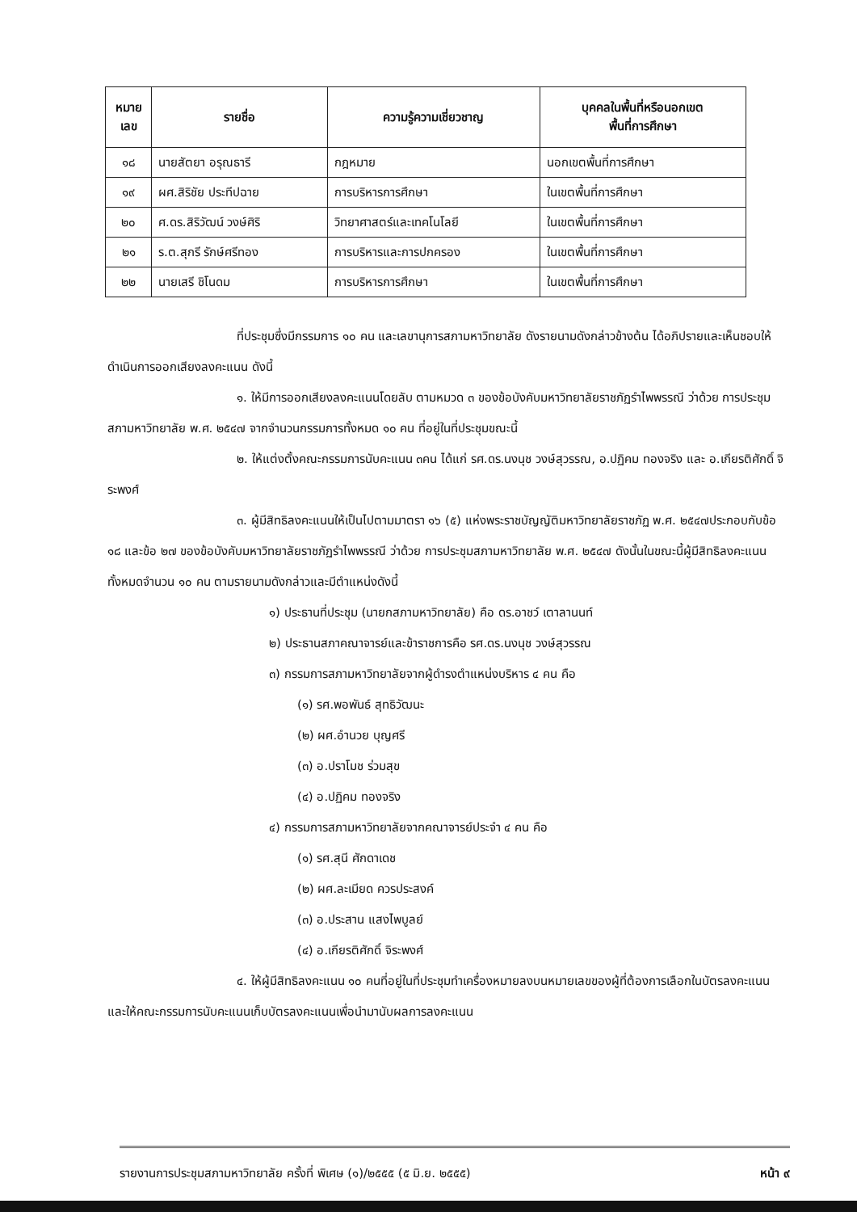| หมาย เลข | รายชื่อ | ความรู้ความเชี่ยวชาญ | บุคคลในพื้นที่หรือนอกเขต พื้นที่การศึกษา |
| --- | --- | --- | --- |
| ๑๘ | นายสัตยา อรุณธารี | กฎหมาย | นอกเขตพื้นที่การศึกษา |
| ๑๙ | ผศ.สิริชัย ประทีปฉาย | การบริหารการศึกษา | ในเขตพื้นที่การศึกษา |
| ๒๐ | ศ.ดร.สิริวัฒน์ วงษ์ศิริ | วิทยาศาสตร์และเทคโนโลยี | ในเขตพื้นที่การศึกษา |
| ๒๑ | ร.ต.สุกรี รักษ์ศรีทอง | การบริหารและการปกครอง | ในเขตพื้นที่การศึกษา |
| ๒๒ | นายเสรี ชิโนดม | การบริหารการศึกษา | ในเขตพื้นที่การศึกษา |
ที่ประชุมซึ่งมีกรรมการ ๑๐ คน และเลขานุการสภามหาวิทยาลัย ดังรายนามดังกล่าวข้างต้น ได้อภิปรายและเห็นชอบให้ดำเนินการออกเสียงลงคะแนน ดังนี้
๑. ให้มีการออกเสียงลงคะแนนโดยลับ ตามหมวด ๓ ของข้อบังคับมหาวิทยาลัยราชภัฏรำไพพรรณี ว่าด้วย การประชุมสภามหาวิทยาลัย พ.ศ. ๒๕๔๗ จากจำนวนกรรมการทั้งหมด ๑๐ คน ที่อยู่ในที่ประชุมขณะนี้
๒. ให้แต่งตั้งคณะกรรมการนับคะแนน ๓คน ได้แก่ รศ.ดร.นงนุช วงษ์สุวรรณ, อ.ปฏิคม ทองจริง และ อ.เกียรติศักดิ์ จิระพงศ์
๓. ผู้มีสิทธิลงคะแนนให้เป็นไปตามมาตรา ๑๖ (๕) แห่งพระราชบัญญัติมหาวิทยาลัยราชภัฏ พ.ศ. ๒๕๔๗ประกอบกับข้อ ๑๘ และข้อ ๒๗ ของข้อบังคับมหาวิทยาลัยราชภัฏรำไพพรรณี ว่าด้วย การประชุมสภามหาวิทยาลัย พ.ศ. ๒๕๔๗ ดังนั้นในขณะนี้ผู้มีสิทธิลงคะแนนทั้งหมดจำนวน ๑๐ คน ตามรายนามดังกล่าวและมีตำแหน่งดังนี้
๑) ประธานที่ประชุม (นายกสภามหาวิทยาลัย) คือ ดร.อาชว์ เตาลานนท์
๒) ประธานสภาคณาจารย์และข้าราชการคือ รศ.ดร.นงนุช วงษ์สุวรรณ
๓) กรรมการสภามหาวิทยาลัยจากผู้ดำรงตำแหน่งบริหาร ๔ คน คือ
(๑) รศ.พอพันธ์ สุทธิวัฒนะ
(๒) ผศ.อำนวย บุญศรี
(๓) อ.ปราโมช ร่วมสุข
(๔) อ.ปฏิคม ทองจริง
๔) กรรมการสภามหาวิทยาลัยจากคณาจารย์ประจำ ๔ คน คือ
(๑) รศ.สุนี ศักดาเดช
(๒) ผศ.ละเมียด ควรประสงค์
(๓) อ.ประสาน แสงไพบูลย์
(๔) อ.เกียรติศักดิ์ จิระพงศ์
๔. ให้ผู้มีสิทธิลงคะแนน ๑๐ คนที่อยู่ในที่ประชุมทำเครื่องหมายลงบนหมายเลขของผู้ที่ต้องการเลือกในบัตรลงคะแนน และให้คณะกรรมการนับคะแนนเก็บบัตรลงคะแนนเพื่อนำมานับผลการลงคะแนน
รายงานการประชุมสภามหาวิทยาลัย ครั้งที่ พิเศษ (๑)/๒๕๕๕ (๕ มิ.ย. ๒๕๕๕) หน้า ๙